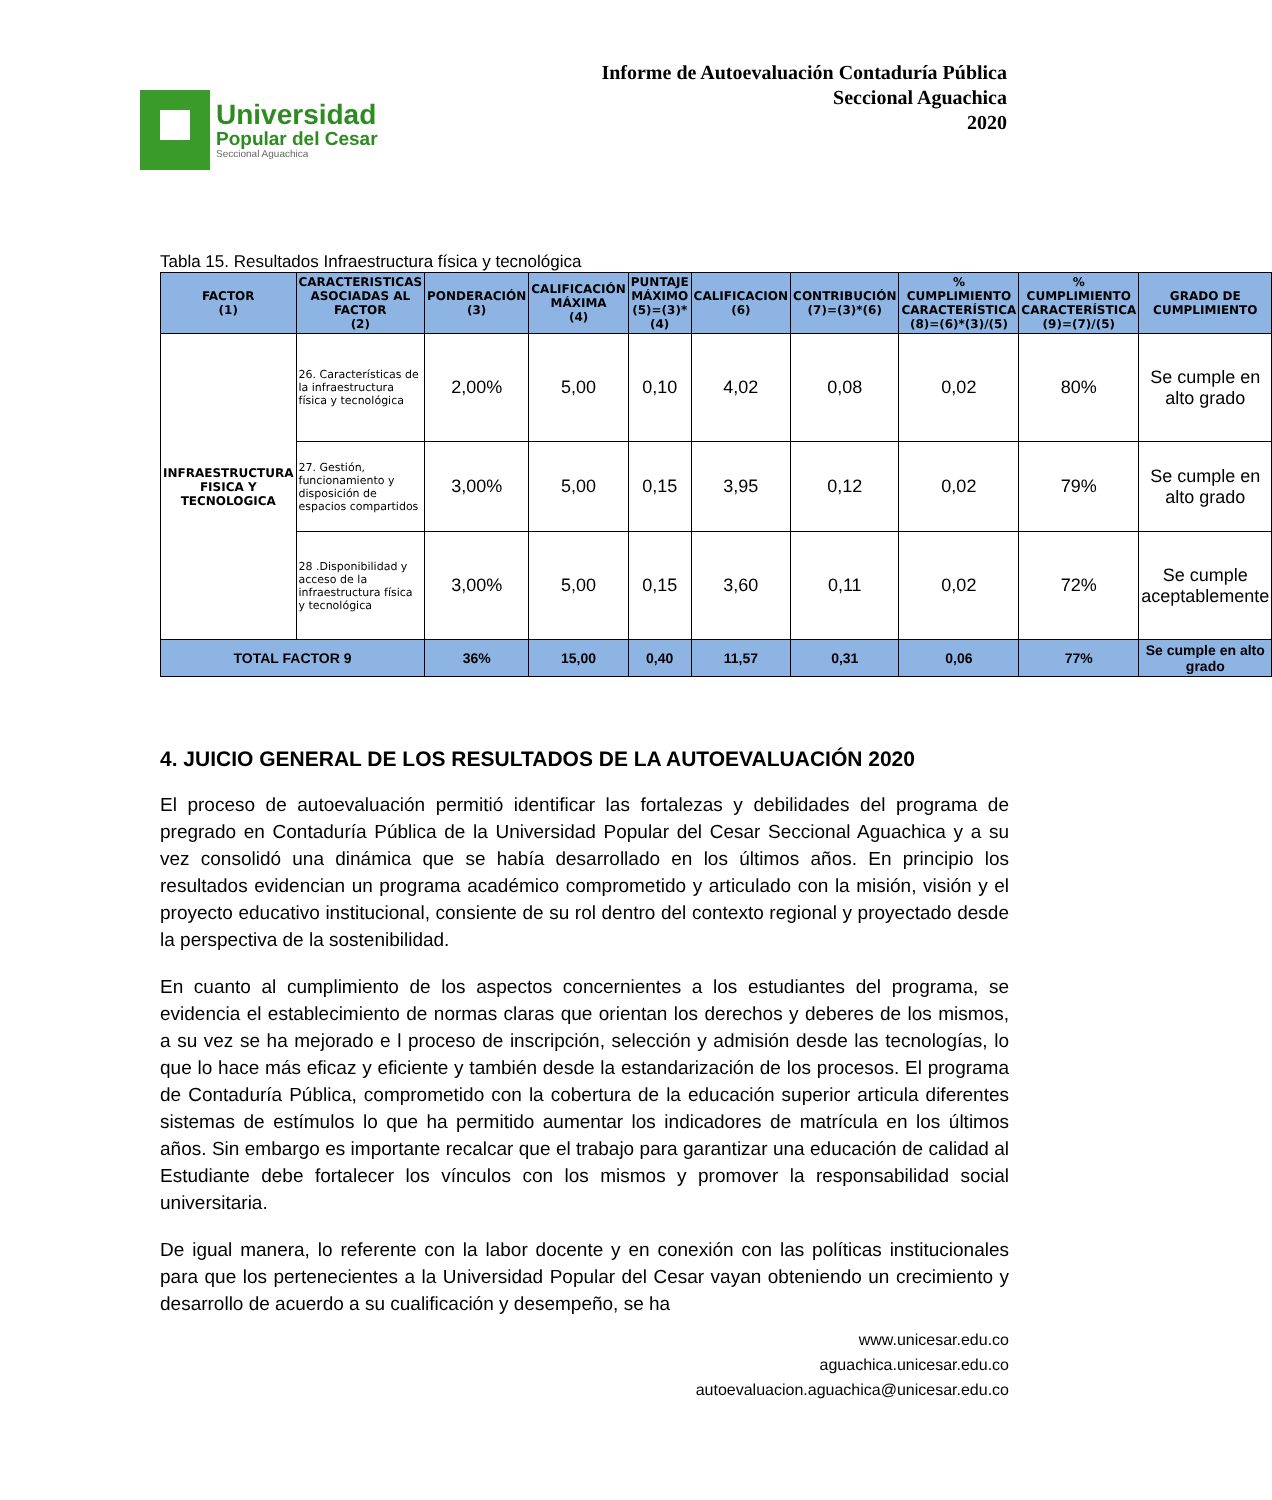Universidad
Popular del Cesar
Seccional Aguachica
Informe de Autoevaluación Contaduría Pública
Seccional Aguachica
2020
Tabla 15. Resultados Infraestructura física y tecnológica
| FACTOR (1) | CARACTERISTICAS ASOCIADAS AL FACTOR (2) | PONDERACIÓN (3) | CALIFICACIÓN MÁXIMA (4) | PUNTAJE MÁXIMO (5)=(3)*(4) | CALIFICACION (6) | CONTRIBUCIÓN (7)=(3)*(6) | % CUMPLIMIENTO CARACTERÍSTICA (8)=(6)*(3)/(5) | % CUMPLIMIENTO CARACTERÍSTICA (9)=(7)/(5) | GRADO DE CUMPLIMIENTO |
| --- | --- | --- | --- | --- | --- | --- | --- | --- | --- |
| INFRAESTRUCTURA FISICA Y TECNOLOGICA | 26. Características de la infraestructura física y tecnológica | 2,00% | 5,00 | 0,10 | 4,02 | 0,08 | 0,02 | 80% | Se cumple en alto grado |
| | 27. Gestión, funcionamiento y disposición de espacios compartidos | 3,00% | 5,00 | 0,15 | 3,95 | 0,12 | 0,02 | 79% | Se cumple en alto grado |
| | 28 .Disponibilidad y acceso de la infraestructura física y tecnológica | 3,00% | 5,00 | 0,15 | 3,60 | 0,11 | 0,02 | 72% | Se cumple aceptablemente |
| TOTAL FACTOR 9 | | 36% | 15,00 | 0,40 | 11,57 | 0,31 | 0,06 | 77% | Se cumple en alto grado |
4. JUICIO GENERAL DE LOS RESULTADOS DE LA AUTOEVALUACIÓN 2020
El proceso de autoevaluación permitió identificar las fortalezas y debilidades del programa de pregrado en Contaduría Pública de la Universidad Popular del Cesar Seccional Aguachica y a su vez consolidó una dinámica que se había desarrollado en los últimos años. En principio los resultados evidencian un programa académico comprometido y articulado con la misión, visión y el proyecto educativo institucional, consiente de su rol dentro del contexto regional y proyectado desde la perspectiva de la sostenibilidad.
En cuanto al cumplimiento de los aspectos concernientes a los estudiantes del programa, se evidencia el establecimiento de normas claras que orientan los derechos y deberes de los mismos, a su vez se ha mejorado e l proceso de inscripción, selección y admisión desde las tecnologías, lo que lo hace más eficaz y eficiente y también desde la estandarización de los procesos. El programa de Contaduría Pública, comprometido con la cobertura de la educación superior articula diferentes sistemas de estímulos lo que ha permitido aumentar los indicadores de matrícula en los últimos años. Sin embargo es importante recalcar que el trabajo para garantizar una educación de calidad al Estudiante debe fortalecer los vínculos con los mismos y promover la responsabilidad social universitaria.
De igual manera, lo referente con la labor docente y en conexión con las políticas institucionales para que los pertenecientes a la Universidad Popular del Cesar vayan obteniendo un crecimiento y desarrollo de acuerdo a su cualificación y desempeño, se ha
www.unicesar.edu.co
aguachica.unicesar.edu.co
autoevaluacion.aguachica@unicesar.edu.co